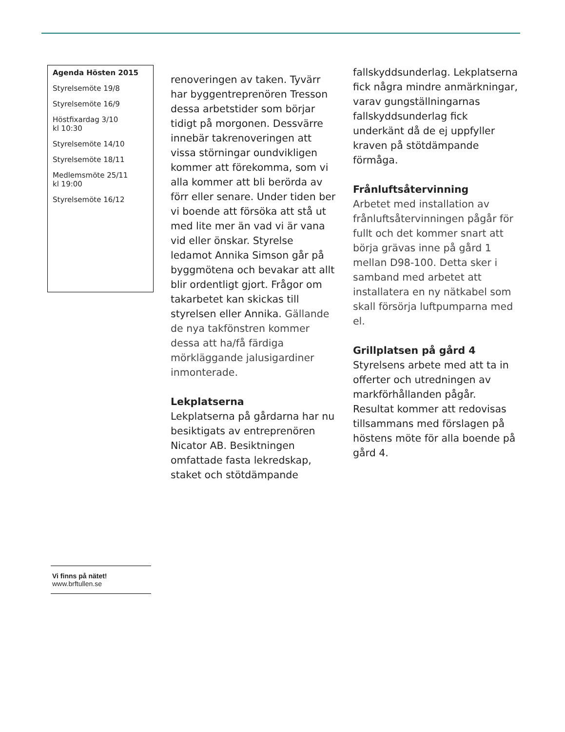Agenda Hösten 2015
Styrelsemöte 19/8
Styrelsemöte 16/9
Höstfixardag 3/10
kl 10:30
Styrelsemöte 14/10
Styrelsemöte 18/11
Medlemsmöte 25/11
kl 19:00
Styrelsemöte 16/12
Vi finns på nätet!
www.brftullen.se
renoveringen av taken. Tyvärr har byggentreprenören Tresson dessa arbetstider som börjar tidigt på morgonen. Dessvärre innebär takrenoveringen att vissa störningar oundvikligen kommer att förekomma, som vi alla kommer att bli berörda av förr eller senare. Under tiden ber vi boende att försöka att stå ut med lite mer än vad vi är vana vid eller önskar. Styrelse ledamot Annika Simson går på byggmötena och bevakar att allt blir ordentligt gjort. Frågor om takarbetet kan skickas till styrelsen eller Annika. Gällande de nya takfönstren kommer dessa att ha/få färdiga mörkläggande jalusigardiner inmonterade.
Lekplatserna
Lekplatserna på gårdarna har nu besiktigats av entreprenören Nicator AB. Besiktningen omfattade fasta lekredskap, staket och stötdämpande
fallskyddsunderlag. Lekplatserna fick några mindre anmärkningar, varav gungställningarnas fallskyddsunderlag fick underkänt då de ej uppfyller kraven på stötdämpande förmåga.
Frånluftsåtervinning
Arbetet med installation av frånluftsåtervinningen pågår för fullt och det kommer snart att börja grävas inne på gård 1 mellan D98-100. Detta sker i samband med arbetet att installatera en ny nätkabel som skall försörja luftpumparna med el.
Grillplatsen på gård 4
Styrelsens arbete med att ta in offerter och utredningen av markförhållanden pågår. Resultat kommer att redovisas tillsammans med förslagen på höstens möte för alla boende på gård 4.